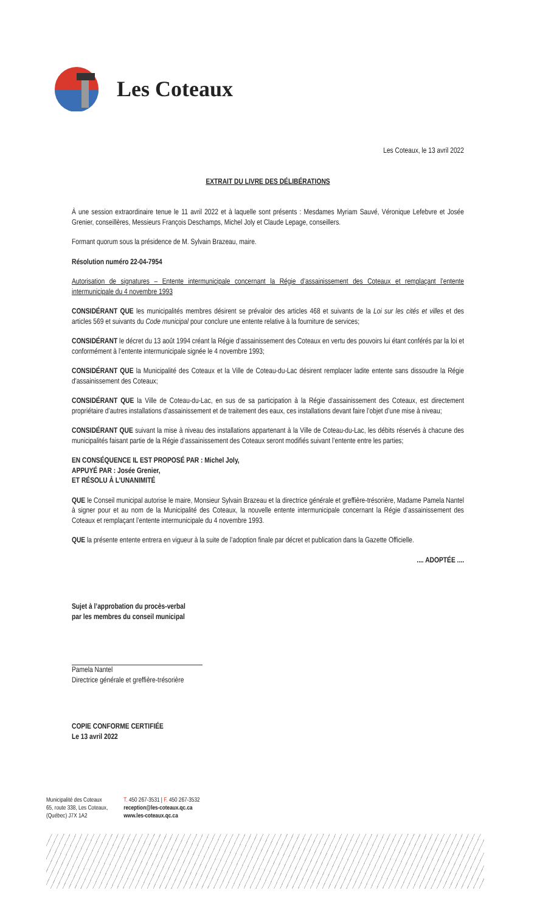Les Coteaux
Les Coteaux, le 13 avril 2022
EXTRAIT DU LIVRE DES DÉLIBÉRATIONS
À une session extraordinaire tenue le 11 avril 2022 et à laquelle sont présents : Mesdames Myriam Sauvé, Véronique Lefebvre et Josée Grenier, conseillères, Messieurs François Deschamps, Michel Joly et Claude Lepage, conseillers.
Formant quorum sous la présidence de M. Sylvain Brazeau, maire.
Résolution numéro 22-04-7954
Autorisation de signatures – Entente intermunicipale concernant la Régie d’assainissement des Coteaux et remplaçant l’entente intermunicipale du 4 novembre 1993
CONSIDÉRANT QUE les municipalités membres désirent se prévaloir des articles 468 et suivants de la Loi sur les cités et villes et des articles 569 et suivants du Code municipal pour conclure une entente relative à la fourniture de services;
CONSIDÉRANT le décret du 13 août 1994 créant la Régie d’assainissement des Coteaux en vertu des pouvoirs lui étant conférés par la loi et conformément à l’entente intermunicipale signée le 4 novembre 1993;
CONSIDÉRANT QUE la Municipalité des Coteaux et la Ville de Coteau-du-Lac désirent remplacer ladite entente sans dissoudre la Régie d'assainissement des Coteaux;
CONSIDÉRANT QUE la Ville de Coteau-du-Lac, en sus de sa participation à la Régie d’assainissement des Coteaux, est directement propriétaire d’autres installations d’assainissement et de traitement des eaux, ces installations devant faire l’objet d’une mise à niveau;
CONSIDÉRANT QUE suivant la mise à niveau des installations appartenant à la Ville de Coteau-du-Lac, les débits réservés à chacune des municipalités faisant partie de la Régie d’assainissement des Coteaux seront modifiés suivant l’entente entre les parties;
EN CONSÉQUENCE IL EST PROPOSÉ PAR : Michel Joly,
APPUYÉ PAR : Josée Grenier,
ET RÉSOLU À L’UNANIMITÉ
QUE le Conseil municipal autorise le maire, Monsieur Sylvain Brazeau et la directrice générale et greffière-trésorière, Madame Pamela Nantel à signer pour et au nom de la Municipalité des Coteaux, la nouvelle entente intermunicipale concernant la Régie d’assainissement des Coteaux et remplaçant l’entente intermunicipale du 4 novembre 1993.
QUE la présente entente entrera en vigueur à la suite de l’adoption finale par décret et publication dans la Gazette Officielle.
.... ADOPTÉE ....
Sujet à l’approbation du procès-verbal
par les membres du conseil municipal
Pamela Nantel
Directrice générale et greffière-trésorière
COPIE CONFORME CERTIFIÉE
Le 13 avril 2022
Municipalité des Coteaux
65, route 338, Les Coteaux,
(Québec) J7X 1A2
T. 450 267-3531 | F. 450 267-3532
reception@les-coteaux.qc.ca
www.les-coteaux.qc.ca